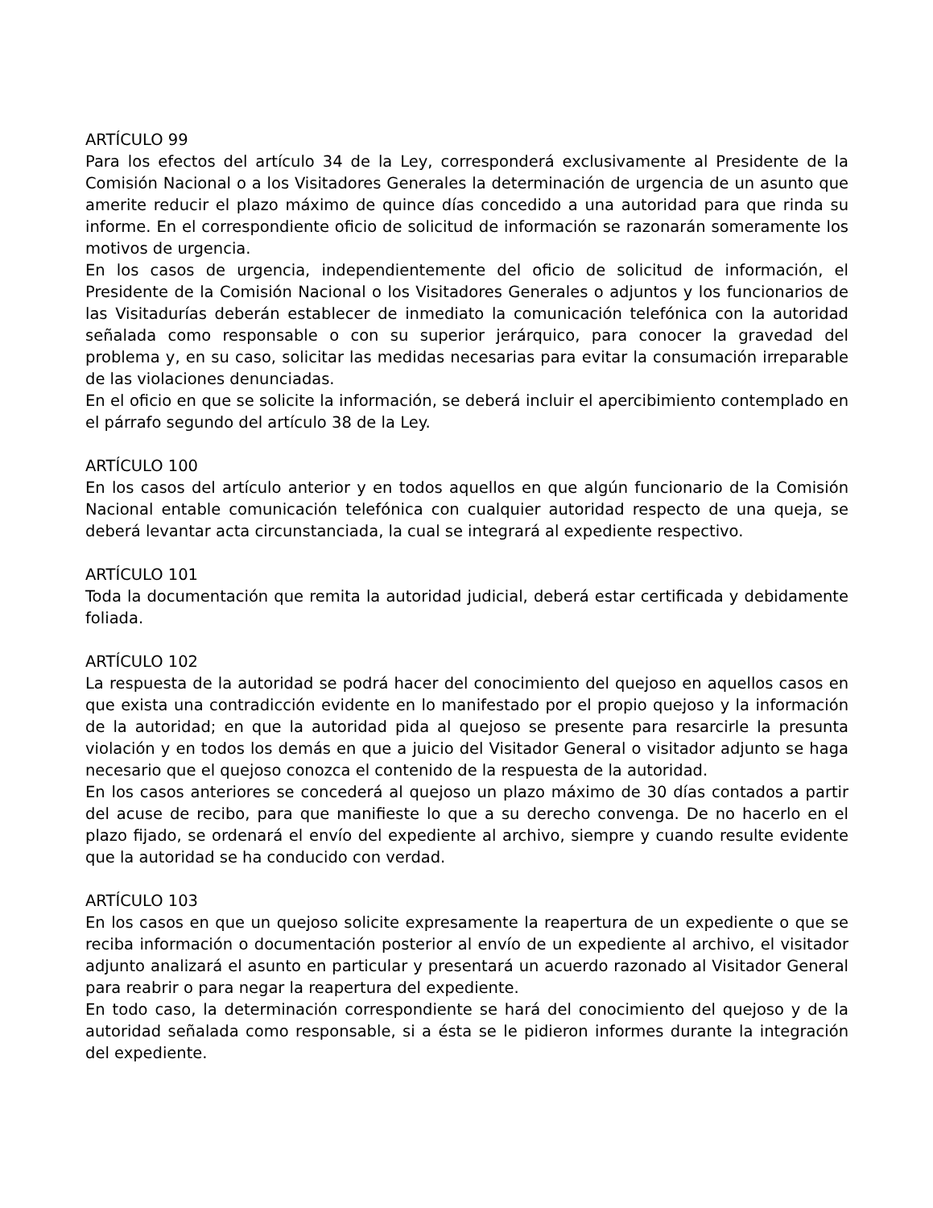ARTÍCULO 99
Para los efectos del artículo 34 de la Ley, corresponderá exclusivamente al Presidente de la Comisión Nacional o a los Visitadores Generales la determinación de urgencia de un asunto que amerite reducir el plazo máximo de quince días concedido a una autoridad para que rinda su informe. En el correspondiente oficio de solicitud de información se razonarán someramente los motivos de urgencia.
En los casos de urgencia, independientemente del oficio de solicitud de información, el Presidente de la Comisión Nacional o los Visitadores Generales o adjuntos y los funcionarios de las Visitadurías deberán establecer de inmediato la comunicación telefónica con la autoridad señalada como responsable o con su superior jerárquico, para conocer la gravedad del problema y, en su caso, solicitar las medidas necesarias para evitar la consumación irreparable de las violaciones denunciadas.
En el oficio en que se solicite la información, se deberá incluir el apercibimiento contemplado en el párrafo segundo del artículo 38 de la Ley.
ARTÍCULO 100
En los casos del artículo anterior y en todos aquellos en que algún funcionario de la Comisión Nacional entable comunicación telefónica con cualquier autoridad respecto de una queja, se deberá levantar acta circunstanciada, la cual se integrará al expediente respectivo.
ARTÍCULO 101
Toda la documentación que remita la autoridad judicial, deberá estar certificada y debidamente foliada.
ARTÍCULO 102
La respuesta de la autoridad se podrá hacer del conocimiento del quejoso en aquellos casos en que exista una contradicción evidente en lo manifestado por el propio quejoso y la información de la autoridad; en que la autoridad pida al quejoso se presente para resarcirle la presunta violación y en todos los demás en que a juicio del Visitador General o visitador adjunto se haga necesario que el quejoso conozca el contenido de la respuesta de la autoridad.
En los casos anteriores se concederá al quejoso un plazo máximo de 30 días contados a partir del acuse de recibo, para que manifieste lo que a su derecho convenga. De no hacerlo en el plazo fijado, se ordenará el envío del expediente al archivo, siempre y cuando resulte evidente que la autoridad se ha conducido con verdad.
ARTÍCULO 103
En los casos en que un quejoso solicite expresamente la reapertura de un expediente o que se reciba información o documentación posterior al envío de un expediente al archivo, el visitador adjunto analizará el asunto en particular y presentará un acuerdo razonado al Visitador General para reabrir o para negar la reapertura del expediente.
En todo caso, la determinación correspondiente se hará del conocimiento del quejoso y de la autoridad señalada como responsable, si a ésta se le pidieron informes durante la integración del expediente.